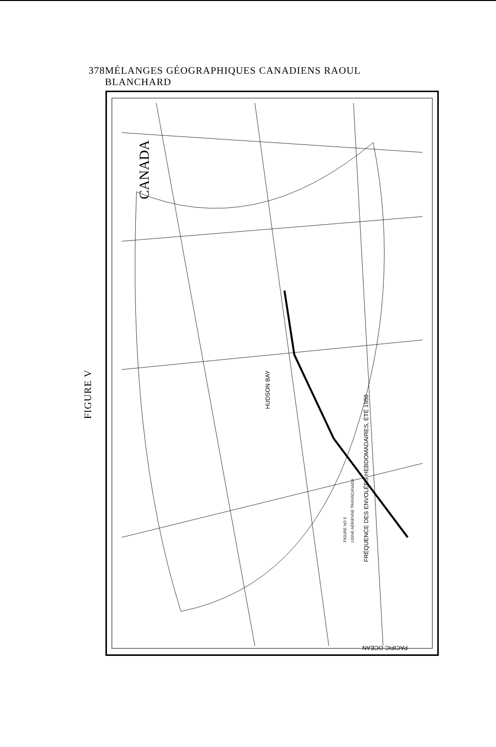378 MÉLANGES GÉOGRAPHIQUES CANADIENS RAOUL BLANCHARD
FIGURE V
CANADA
FRÉQUENCE DES ENVOLÉES HEBDOMADAIRES, ÉTÉ 1958
FIGURE NO 5
LIGNE AÉRIENNE TRANSCANADA
HUDSON BAY
PACIFIC OCEAN